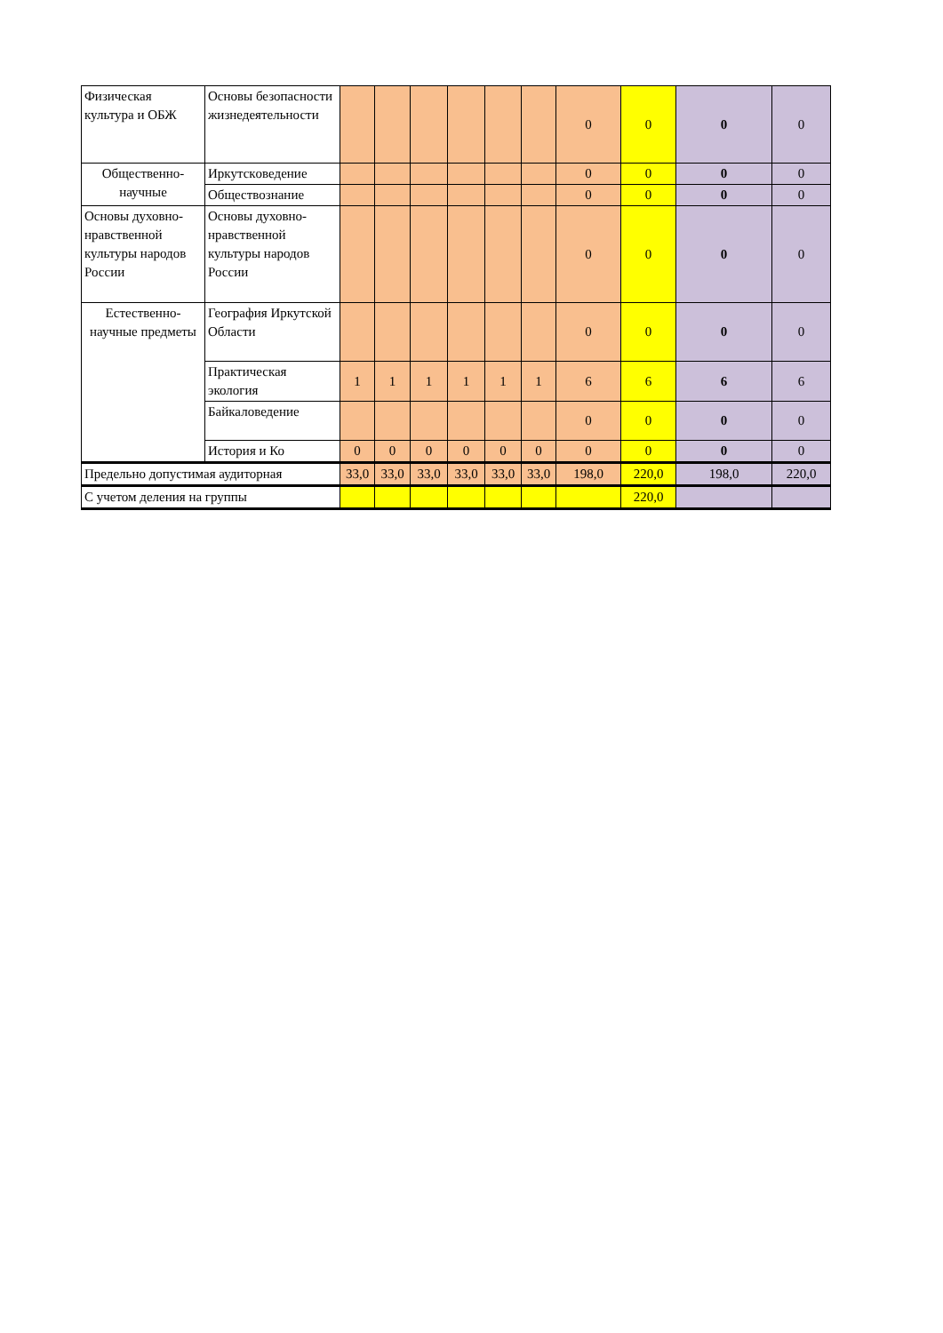| Физическая культура и ОБЖ | Основы безопасности жизнедеятельности | | | | | | | 0 | 0 | 0 | 0 |
| Общественно-научные | Иркутскoведение | | | | | | | 0 | 0 | 0 | 0 |
| | Обществознание | | | | | | | 0 | 0 | 0 | 0 |
| Основы духовно-нравственной культуры народов России | Основы духовно-нравственной культуры народов России | | | | | | | 0 | 0 | 0 | 0 |
| Естественно-научные предметы | География Иркутской Области | | | | | | | 0 | 0 | 0 | 0 |
| | Практическая экология | 1 | 1 | 1 | 1 | 1 | 1 | 6 | 6 | 6 | 6 |
| | Байкаловедение | | | | | | | 0 | 0 | 0 | 0 |
| | История и Ко | 0 | 0 | 0 | 0 | 0 | 0 | 0 | 0 | 0 | 0 |
| Предельно допустимая аудиторная | | 33,0 | 33,0 | 33,0 | 33,0 | 33,0 | 33,0 | 198,0 | 220,0 | 198,0 | 220,0 |
| С учетом деления на группы | | | | | | | | | 220,0 | | |